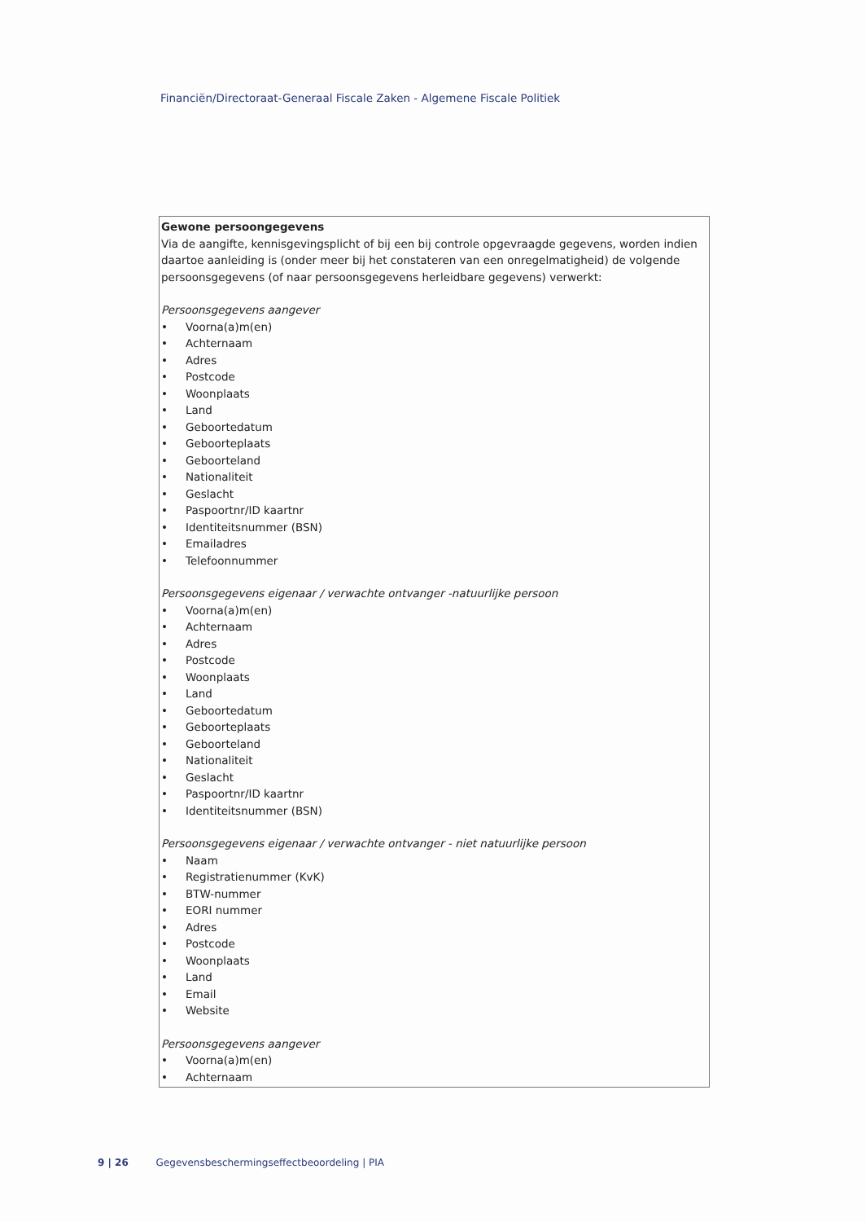Financiën/Directoraat-Generaal Fiscale Zaken - Algemene Fiscale Politiek
| Gewone persoongegevens Via de aangifte, kennisgevingsplicht of bij een bij controle opgevraagde gegevens, worden indien daartoe aanleiding is (onder meer bij het constateren van een onregelmatigheid) de volgende persoonsgegevens (of naar persoonsgegevens herleidbare gegevens) verwerkt: Persoonsgegevens aangever • Voorna(a)m(en) • Achternaam • Adres • Postcode • Woonplaats • Land • Geboortedatum • Geboorteplaats • Geboorteland • Nationaliteit • Geslacht • Paspoortnr/ID kaartnr • Identiteitsnummer (BSN) • Emailadres • Telefoonnummer Persoonsgegevens eigenaar / verwachte ontvanger -natuurlijke persoon • Voorna(a)m(en) • Achternaam • Adres • Postcode • Woonplaats • Land • Geboortedatum • Geboorteplaats • Geboorteland • Nationaliteit • Geslacht • Paspoortnr/ID kaartnr • Identiteitsnummer (BSN) Persoonsgegevens eigenaar / verwachte ontvanger - niet natuurlijke persoon • Naam • Registratienummer (KvK) • BTW-nummer • EORI nummer • Adres • Postcode • Woonplaats • Land • Email • Website Persoonsgegevens aangever • Voorna(a)m(en) • Achternaam |
9 | 26 Gegevensbeschermingseffectbeoordeling | PIA